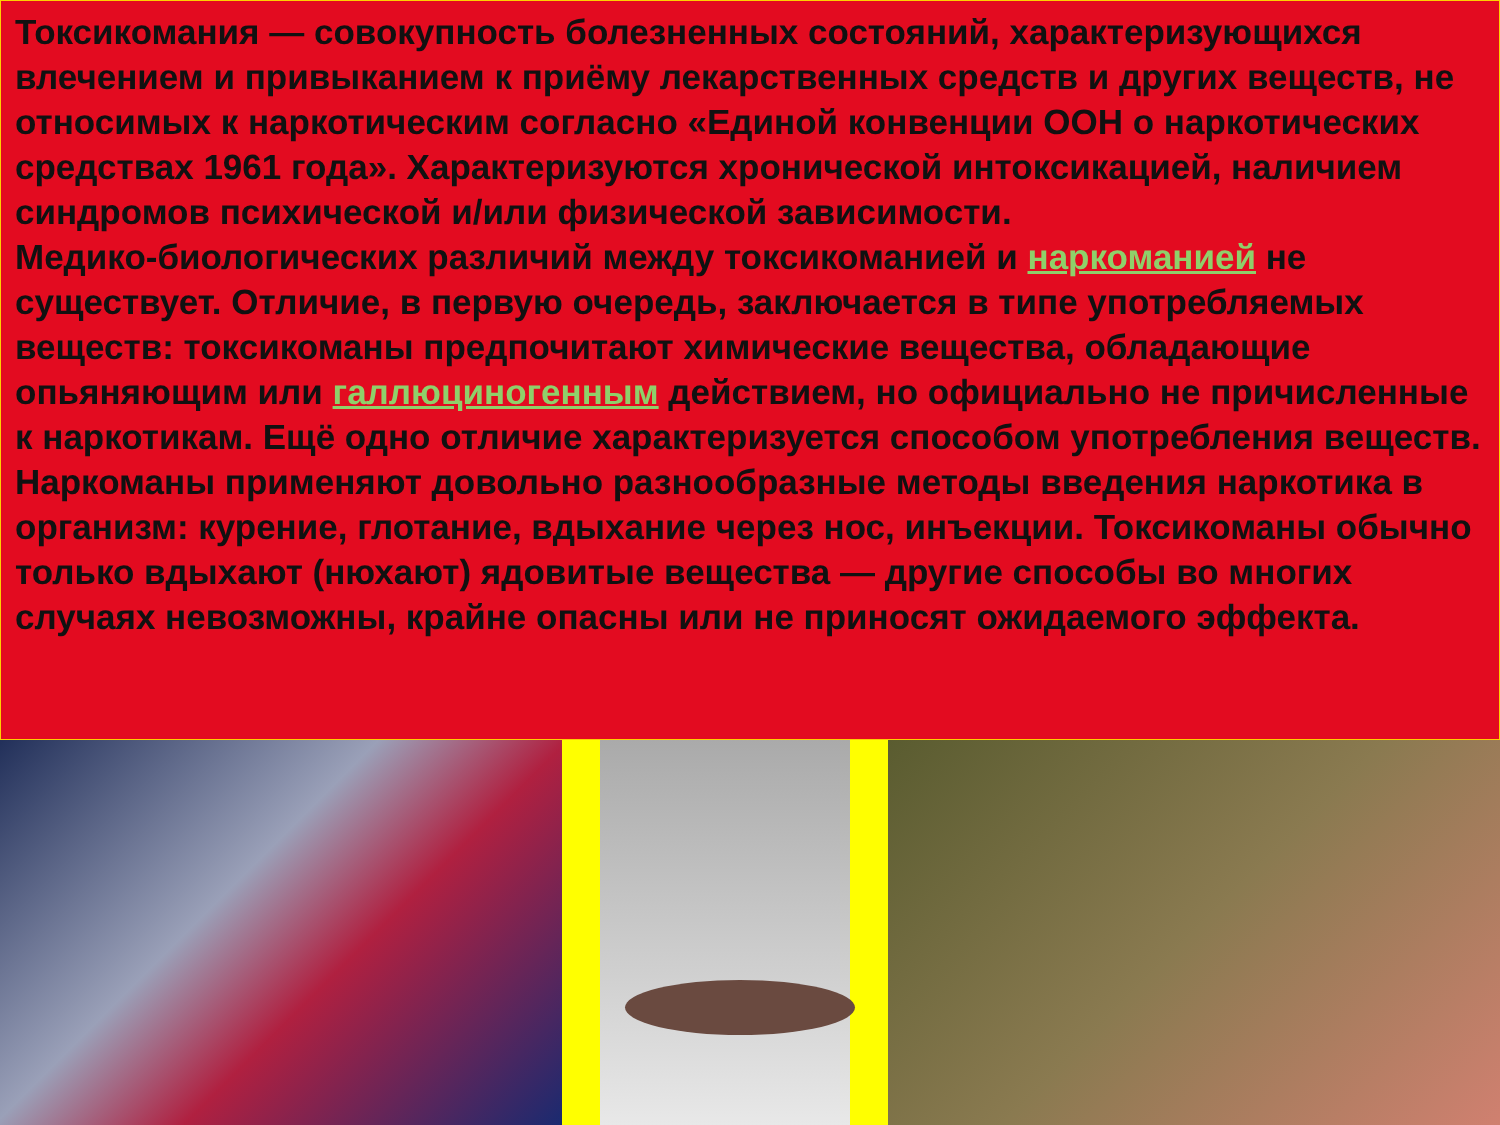Токсикомания — совокупность болезненных состояний, характеризующихся влечением и привыканием к приёму лекарственных средств и других веществ, не относимых к наркотическим согласно «Единой конвенции ООН о наркотических средствах 1961 года». Характеризуются хронической интоксикацией, наличием синдромов психической и/или физической зависимости.
Медико-биологических различий между токсикоманией и наркоманией не существует. Отличие, в первую очередь, заключается в типе употребляемых веществ: токсикоманы предпочитают химические вещества, обладающие опьяняющим или галлюциногенным действием, но официально не причисленные к наркотикам. Ещё одно отличие характеризуется способом употребления веществ. Наркоманы применяют довольно разнообразные методы введения наркотика в организм: курение, глотание, вдыхание через нос, инъекции. Токсикоманы обычно только вдыхают (нюхают) ядовитые вещества — другие способы во многих случаях невозможны, крайне опасны или не приносят ожидаемого эффекта.